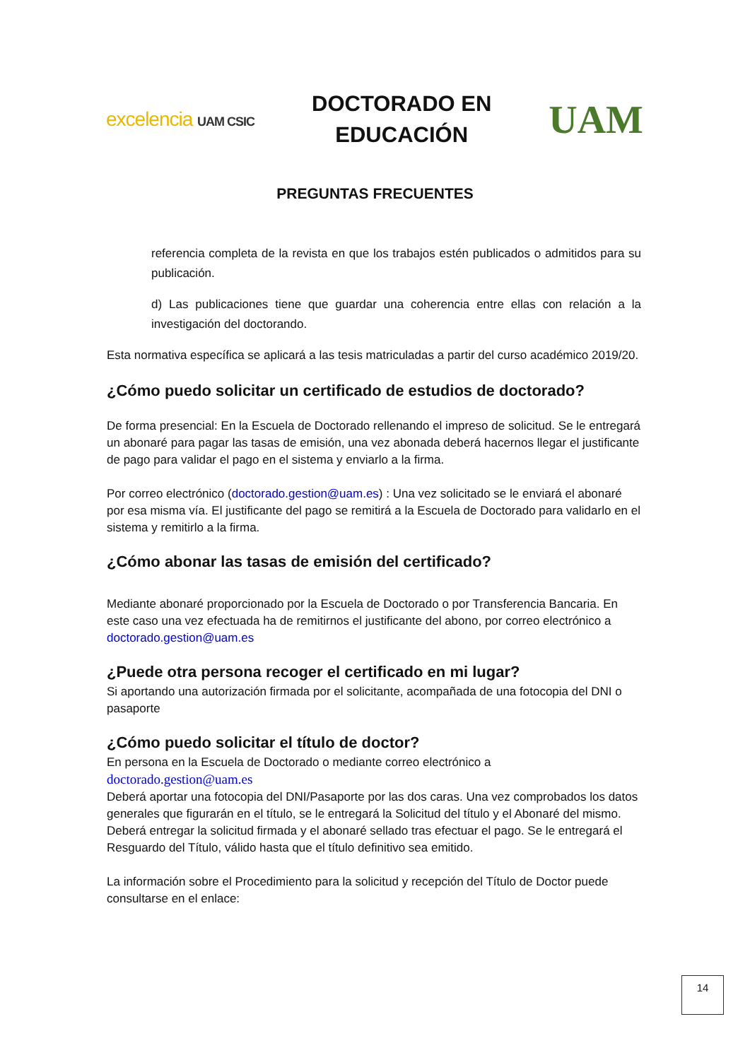excelencia UAM CSIC
DOCTORADO EN
EDUCACIÓN
UAM
PREGUNTAS FRECUENTES
referencia completa de la revista en que los trabajos estén publicados o admitidos para su publicación.
d) Las publicaciones tiene que guardar una coherencia entre ellas con relación a la investigación del doctorando.
Esta normativa específica se aplicará a las tesis matriculadas a partir del curso académico 2019/20.
¿Cómo puedo solicitar un certificado de estudios de doctorado?
De forma presencial: En la Escuela de Doctorado rellenando el impreso de solicitud. Se le entregará un abonaré para pagar las tasas de emisión, una vez abonada deberá hacernos llegar el justificante de pago para validar el pago en el sistema y enviarlo a la firma.
Por correo electrónico (doctorado.gestion@uam.es) : Una vez solicitado se le enviará el abonaré por esa misma vía. El justificante del pago se remitirá a la Escuela de Doctorado para validarlo en el sistema y remitirlo a la firma.
¿Cómo abonar las tasas de emisión del certificado?
Mediante abonaré proporcionado por la Escuela de Doctorado o por Transferencia Bancaria. En este caso una vez efectuada ha de remitirnos el justificante del abono, por correo electrónico a doctorado.gestion@uam.es
¿Puede otra persona recoger el certificado en mi lugar?
Si aportando una autorización firmada por el solicitante, acompañada de una fotocopia del DNI o pasaporte
¿Cómo puedo solicitar el título de doctor?
En persona en la Escuela de Doctorado o mediante correo electrónico a
doctorado.gestion@uam.es
Deberá aportar una fotocopia del DNI/Pasaporte por las dos caras. Una vez comprobados los datos generales que figurarán en el título, se le entregará la Solicitud del título y el Abonaré del mismo. Deberá entregar la solicitud firmada y el abonaré sellado tras efectuar el pago. Se le entregará el Resguardo del Título, válido hasta que el título definitivo sea emitido.
La información sobre el Procedimiento para la solicitud y recepción del Título de Doctor puede consultarse en el enlace:
14